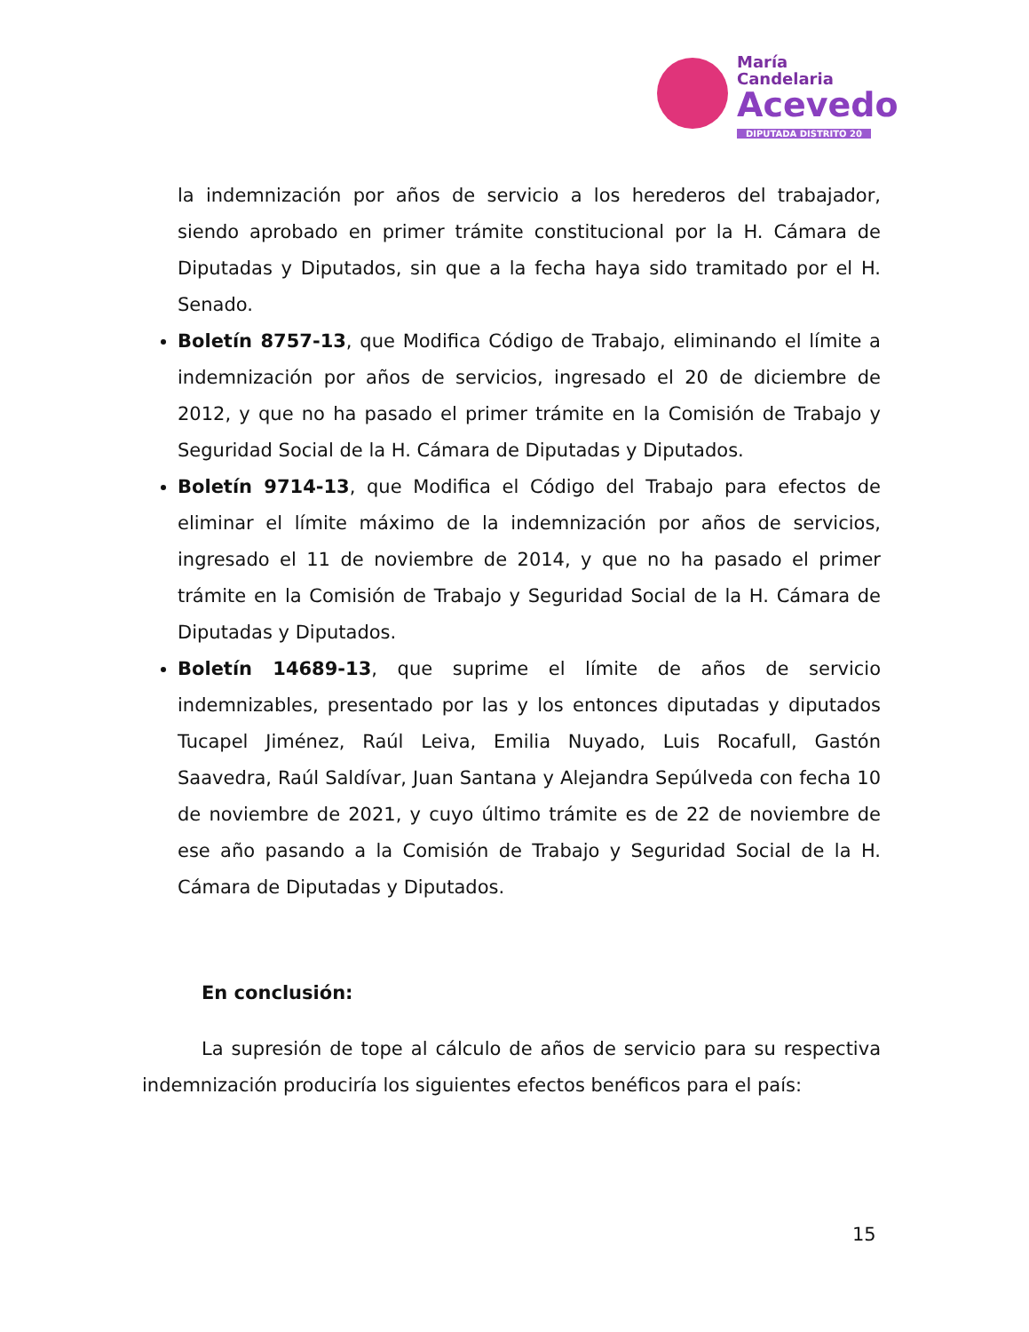María
Candelaria
Acevedo
DIPUTADA DISTRITO 20
la indemnización por años de servicio a los herederos del trabajador, siendo aprobado en primer trámite constitucional por la H. Cámara de Diputadas y Diputados, sin que a la fecha haya sido tramitado por el H. Senado.
Boletín 8757-13, que Modifica Código de Trabajo, eliminando el límite a indemnización por años de servicios, ingresado el 20 de diciembre de 2012, y que no ha pasado el primer trámite en la Comisión de Trabajo y Seguridad Social de la H. Cámara de Diputadas y Diputados.
Boletín 9714-13, que Modifica el Código del Trabajo para efectos de eliminar el límite máximo de la indemnización por años de servicios, ingresado el 11 de noviembre de 2014, y que no ha pasado el primer trámite en la Comisión de Trabajo y Seguridad Social de la H. Cámara de Diputadas y Diputados.
Boletín 14689-13, que suprime el límite de años de servicio indemnizables, presentado por las y los entonces diputadas y diputados Tucapel Jiménez, Raúl Leiva, Emilia Nuyado, Luis Rocafull, Gastón Saavedra, Raúl Saldívar, Juan Santana y Alejandra Sepúlveda con fecha 10 de noviembre de 2021, y cuyo último trámite es de 22 de noviembre de ese año pasando a la Comisión de Trabajo y Seguridad Social de la H. Cámara de Diputadas y Diputados.
En conclusión:
La supresión de tope al cálculo de años de servicio para su respectiva indemnización produciría los siguientes efectos benéficos para el país:
15